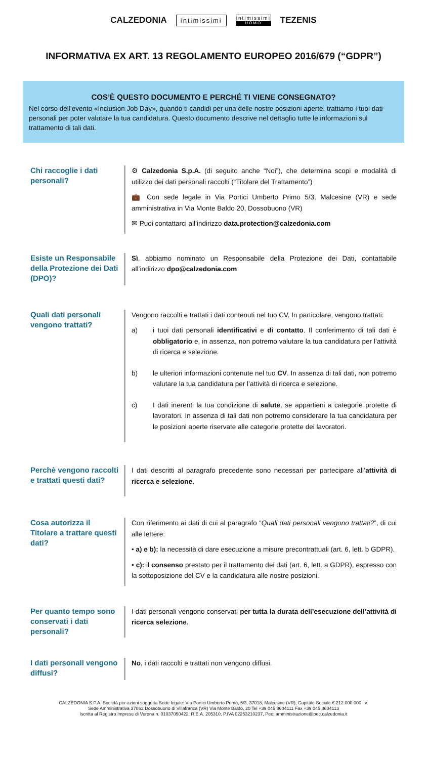CALZEDONIA intimissimi
intimissimi
UOMO
TEZENIS
INFORMATIVA EX ART. 13 REGOLAMENTO EUROPEO 2016/679 (“GDPR”)
COS’È QUESTO DOCUMENTO E PERCHÉ TI VIENE CONSEGNATO?
Nel corso dell’evento «Inclusion Job Day», quando ti candidi per una delle nostre posizioni aperte, trattiamo i tuoi dati personali per poter valutare la tua candidatura. Questo documento descrive nel dettaglio tutte le informazioni sul trattamento di tali dati.
Chi raccoglie i dati personali?
⚙ Calzedonia S.p.A. (di seguito anche “Noi”), che determina scopi e modalità di utilizzo dei dati personali raccolti (“Titolare del Trattamento”)
💼 Con sede legale in Via Portici Umberto Primo 5/3, Malcesine (VR) e sede amministrativa in Via Monte Baldo 20, Dossobuono (VR)
✉ Puoi contattarci all’indirizzo data.protection@calzedonia.com
Esiste un Responsabile della Protezione dei Dati (DPO)?
Sì, abbiamo nominato un Responsabile della Protezione dei Dati, contattabile all’indirizzo dpo@calzedonia.com
Quali dati personali vengono trattati?
Vengono raccolti e trattati i dati contenuti nel tuo CV. In particolare, vengono trattati:
a) i tuoi dati personali identificativi e di contatto. Il conferimento di tali dati è obbligatorio e, in assenza, non potremo valutare la tua candidatura per l’attività di ricerca e selezione.
b) le ulteriori informazioni contenute nel tuo CV. In assenza di tali dati, non potremo valutare la tua candidatura per l’attività di ricerca e selezione.
c) I dati inerenti la tua condizione di salute, se appartieni a categorie protette di lavoratori. In assenza di tali dati non potremo considerare la tua candidatura per le posizioni aperte riservate alle categorie protette dei lavoratori.
Perchè vengono raccolti e trattati questi dati?
I dati descritti al paragrafo precedente sono necessari per partecipare all’attività di ricerca e selezione.
Cosa autorizza il Titolare a trattare questi dati?
Con riferimento ai dati di cui al paragrafo “Quali dati personali vengono trattati?”, di cui alle lettere:
• a) e b): la necessità di dare esecuzione a misure precontrattuali (art. 6, lett. b GDPR).
• c): il consenso prestato per il trattamento dei dati (art. 6, lett. a GDPR), espresso con la sottoposizione del CV e la candidatura alle nostre posizioni.
Per quanto tempo sono conservati i dati personali?
I dati personali vengono conservati per tutta la durata dell’esecuzione dell’attività di ricerca selezione.
I dati personali vengono diffusi?
No, i dati raccolti e trattati non vengono diffusi.
CALZEDONIA S.P.A. Società per azioni soggetta Sede legale: Via Portici Umberto Primo, 5/3, 37018, Malcesine (VR), Capitale Sociale € 212.000.000 i.v.
Sede Amministrativa 37062 Dossobuono di Villafranca (VR) Via Monte Baldo, 20 Tel +39 045 8604111 Fax +39 045 8604113
Iscritta al Registro Imprese di Verona n. 01037050422, R.E.A. 205310, P.IVA 02253210237, Pec: amministrazione@pec.calzedonia.it